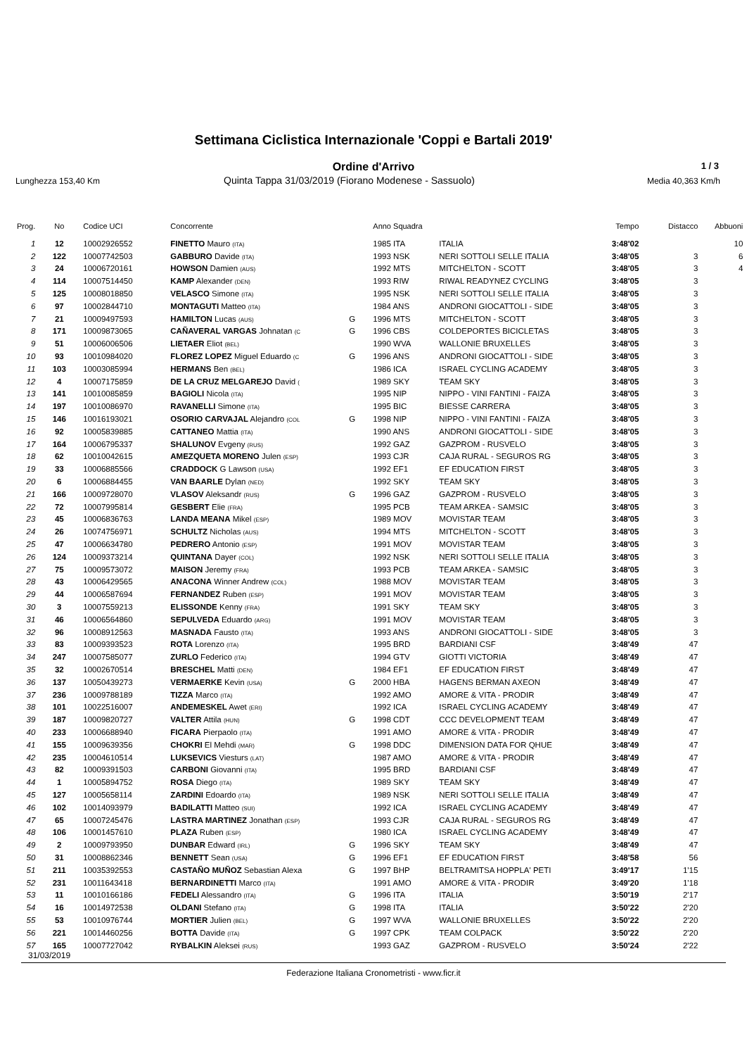Settimana Ciclistica Internazionale 'Coppi e Bartali 2019'
Ordine d'Arrivo 1 / 3
Lunghezza 153,40 Km
Quinta Tappa 31/03/2019 (Fiorano Modenese - Sassuolo)
Media 40,363 Km/h
| Prog. | No | Codice UCI | Concorrente | | Anno Squadra | | Tempo | Distacco | Abbuoni |
| --- | --- | --- | --- | --- | --- | --- | --- | --- | --- |
| 1 | 12 | 10002926552 | FINETTO Mauro (ITA) | | 1985 ITA | ITALIA | 3:48'02 | | 10 |
| 2 | 122 | 10007742503 | GABBURO Davide (ITA) | | 1993 NSK | NERI SOTTOLI SELLE ITALIA | 3:48'05 | 3 | 6 |
| 3 | 24 | 10006720161 | HOWSON Damien (AUS) | | 1992 MTS | MITCHELTON - SCOTT | 3:48'05 | 3 | 4 |
| 4 | 114 | 10007514450 | KAMP Alexander (DEN) | | 1993 RIW | RIWAL READYNEZ CYCLING | 3:48'05 | 3 | |
| 5 | 125 | 10008018850 | VELASCO Simone (ITA) | | 1995 NSK | NERI SOTTOLI SELLE ITALIA | 3:48'05 | 3 | |
| 6 | 97 | 10002844710 | MONTAGUTI Matteo (ITA) | | 1984 ANS | ANDRONI GIOCATTOLI - SIDE | 3:48'05 | 3 | |
| 7 | 21 | 10009497593 | HAMILTON Lucas (AUS) | G | 1996 MTS | MITCHELTON - SCOTT | 3:48'05 | 3 | |
| 8 | 171 | 10009873065 | CAÑAVERAL VARGAS Johnatan (C | G | 1996 CBS | COLDEPORTES BICICLETAS | 3:48'05 | 3 | |
| 9 | 51 | 10006006506 | LIETAER Eliot (BEL) | | 1990 WVA | WALLONIE BRUXELLES | 3:48'05 | 3 | |
| 10 | 93 | 10010984020 | FLOREZ LOPEZ Miguel Eduardo (C | G | 1996 ANS | ANDRONI GIOCATTOLI - SIDE | 3:48'05 | 3 | |
| 11 | 103 | 10003085994 | HERMANS Ben (BEL) | | 1986 ICA | ISRAEL CYCLING ACADEMY | 3:48'05 | 3 | |
| 12 | 4 | 10007175859 | DE LA CRUZ MELGAREJO David ( | | 1989 SKY | TEAM SKY | 3:48'05 | 3 | |
| 13 | 141 | 10010085859 | BAGIOLI Nicola (ITA) | | 1995 NIP | NIPPO - VINI FANTINI - FAIZA | 3:48'05 | 3 | |
| 14 | 197 | 10010086970 | RAVANELLI Simone (ITA) | | 1995 BIC | BIESSE CARRERA | 3:48'05 | 3 | |
| 15 | 146 | 10016193021 | OSORIO CARVAJAL Alejandro (COL | G | 1998 NIP | NIPPO - VINI FANTINI - FAIZA | 3:48'05 | 3 | |
| 16 | 92 | 10005839885 | CATTANEO Mattia (ITA) | | 1990 ANS | ANDRONI GIOCATTOLI - SIDE | 3:48'05 | 3 | |
| 17 | 164 | 10006795337 | SHALUNOV Evgeny (RUS) | | 1992 GAZ | GAZPROM - RUSVELO | 3:48'05 | 3 | |
| 18 | 62 | 10010042615 | AMEZQUETA MORENO Julen (ESP) | | 1993 CJR | CAJA RURAL - SEGUROS RG | 3:48'05 | 3 | |
| 19 | 33 | 10006885566 | CRADDOCK G Lawson (USA) | | 1992 EF1 | EF EDUCATION FIRST | 3:48'05 | 3 | |
| 20 | 6 | 10006884455 | VAN BAARLE Dylan (NED) | | 1992 SKY | TEAM SKY | 3:48'05 | 3 | |
| 21 | 166 | 10009728070 | VLASOV Aleksandr (RUS) | G | 1996 GAZ | GAZPROM - RUSVELO | 3:48'05 | 3 | |
| 22 | 72 | 10007995814 | GESBERT Elie (FRA) | | 1995 PCB | TEAM ARKEA - SAMSIC | 3:48'05 | 3 | |
| 23 | 45 | 10006836763 | LANDA MEANA Mikel (ESP) | | 1989 MOV | MOVISTAR TEAM | 3:48'05 | 3 | |
| 24 | 26 | 10074756971 | SCHULTZ Nicholas (AUS) | | 1994 MTS | MITCHELTON - SCOTT | 3:48'05 | 3 | |
| 25 | 47 | 10006634780 | PEDRERO Antonio (ESP) | | 1991 MOV | MOVISTAR TEAM | 3:48'05 | 3 | |
| 26 | 124 | 10009373214 | QUINTANA Dayer (COL) | | 1992 NSK | NERI SOTTOLI SELLE ITALIA | 3:48'05 | 3 | |
| 27 | 75 | 10009573072 | MAISON Jeremy (FRA) | | 1993 PCB | TEAM ARKEA - SAMSIC | 3:48'05 | 3 | |
| 28 | 43 | 10006429565 | ANACONA Winner Andrew (COL) | | 1988 MOV | MOVISTAR TEAM | 3:48'05 | 3 | |
| 29 | 44 | 10006587694 | FERNANDEZ Ruben (ESP) | | 1991 MOV | MOVISTAR TEAM | 3:48'05 | 3 | |
| 30 | 3 | 10007559213 | ELISSONDE Kenny (FRA) | | 1991 SKY | TEAM SKY | 3:48'05 | 3 | |
| 31 | 46 | 10006564860 | SEPULVEDA Eduardo (ARG) | | 1991 MOV | MOVISTAR TEAM | 3:48'05 | 3 | |
| 32 | 96 | 10008912563 | MASNADA Fausto (ITA) | | 1993 ANS | ANDRONI GIOCATTOLI - SIDE | 3:48'05 | 3 | |
| 33 | 83 | 10009393523 | ROTA Lorenzo (ITA) | | 1995 BRD | BARDIANI CSF | 3:48'49 | 47 | |
| 34 | 247 | 10007585077 | ZURLO Federico (ITA) | | 1994 GTV | GIOTTI VICTORIA | 3:48'49 | 47 | |
| 35 | 32 | 10002670514 | BRESCHEL Matti (DEN) | | 1984 EF1 | EF EDUCATION FIRST | 3:48'49 | 47 | |
| 36 | 137 | 10050439273 | VERMAERKE Kevin (USA) | G | 2000 HBA | HAGENS BERMAN AXEON | 3:48'49 | 47 | |
| 37 | 236 | 10009788189 | TIZZA Marco (ITA) | | 1992 AMO | AMORE & VITA - PRODIR | 3:48'49 | 47 | |
| 38 | 101 | 10022516007 | ANDEMESKEL Awet (ERI) | | 1992 ICA | ISRAEL CYCLING ACADEMY | 3:48'49 | 47 | |
| 39 | 187 | 10009820727 | VALTER Attila (HUN) | G | 1998 CDT | CCC DEVELOPMENT TEAM | 3:48'49 | 47 | |
| 40 | 233 | 10006688940 | FICARA Pierpaolo (ITA) | | 1991 AMO | AMORE & VITA - PRODIR | 3:48'49 | 47 | |
| 41 | 155 | 10009639356 | CHOKRI El Mehdi (MAR) | G | 1998 DDC | DIMENSION DATA FOR QHUE | 3:48'49 | 47 | |
| 42 | 235 | 10004610514 | LUKSEVICS Viesturs (LAT) | | 1987 AMO | AMORE & VITA - PRODIR | 3:48'49 | 47 | |
| 43 | 82 | 10009391503 | CARBONI Giovanni (ITA) | | 1995 BRD | BARDIANI CSF | 3:48'49 | 47 | |
| 44 | 1 | 10005894752 | ROSA Diego (ITA) | | 1989 SKY | TEAM SKY | 3:48'49 | 47 | |
| 45 | 127 | 10005658114 | ZARDINI Edoardo (ITA) | | 1989 NSK | NERI SOTTOLI SELLE ITALIA | 3:48'49 | 47 | |
| 46 | 102 | 10014093979 | BADILATTI Matteo (SUI) | | 1992 ICA | ISRAEL CYCLING ACADEMY | 3:48'49 | 47 | |
| 47 | 65 | 10007245476 | LASTRA MARTINEZ Jonathan (ESP) | | 1993 CJR | CAJA RURAL - SEGUROS RG | 3:48'49 | 47 | |
| 48 | 106 | 10001457610 | PLAZA Ruben (ESP) | | 1980 ICA | ISRAEL CYCLING ACADEMY | 3:48'49 | 47 | |
| 49 | 2 | 10009793950 | DUNBAR Edward (IRL) | G | 1996 SKY | TEAM SKY | 3:48'49 | 47 | |
| 50 | 31 | 10008862346 | BENNETT Sean (USA) | G | 1996 EF1 | EF EDUCATION FIRST | 3:48'58 | 56 | |
| 51 | 211 | 10035392553 | CASTAÑO MUÑOZ Sebastian Alexa | G | 1997 BHP | BELTRAMITSA HOPPLA' PETI | 3:49'17 | 1'15 | |
| 52 | 231 | 10011643418 | BERNARDINETTI Marco (ITA) | | 1991 AMO | AMORE & VITA - PRODIR | 3:49'20 | 1'18 | |
| 53 | 11 | 10010166186 | FEDELI Alessandro (ITA) | G | 1996 ITA | ITALIA | 3:50'19 | 2'17 | |
| 54 | 16 | 10014972538 | OLDANI Stefano (ITA) | G | 1998 ITA | ITALIA | 3:50'22 | 2'20 | |
| 55 | 53 | 10010976744 | MORTIER Julien (BEL) | G | 1997 WVA | WALLONIE BRUXELLES | 3:50'22 | 2'20 | |
| 56 | 221 | 10014460256 | BOTTA Davide (ITA) | G | 1997 CPK | TEAM COLPACK | 3:50'22 | 2'20 | |
| 57 | 165 | 10007727042 | RYBALKIN Aleksei (RUS) | | 1993 GAZ | GAZPROM - RUSVELO | 3:50'24 | 2'22 | |
31/03/2019
Federazione Italiana Cronometristi - www.ficr.it